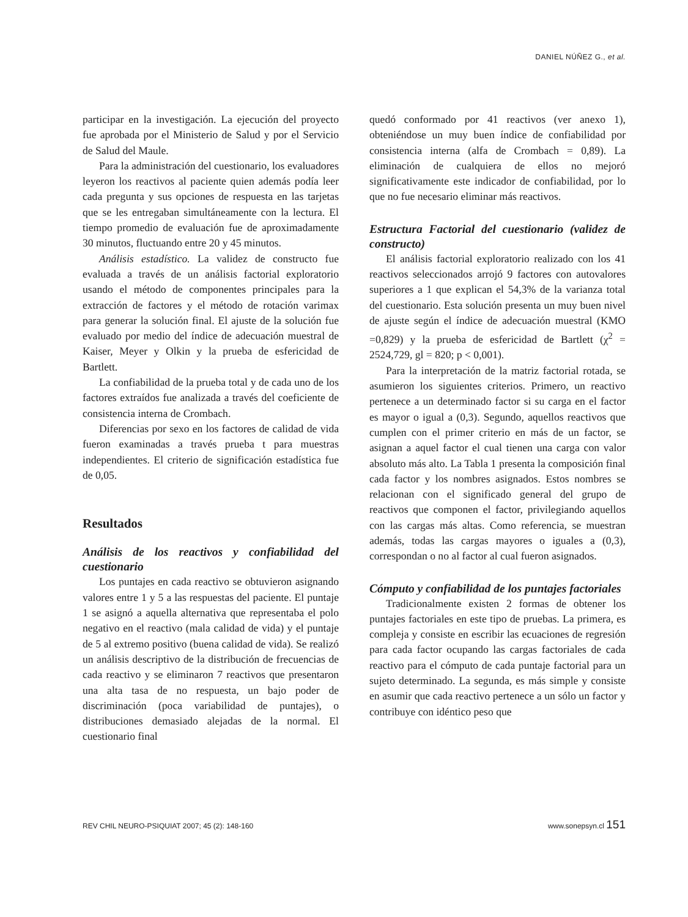DANIEL NÚÑEZ G., et al.
participar en la investigación. La ejecución del proyecto fue aprobada por el Ministerio de Salud y por el Servicio de Salud del Maule.
Para la administración del cuestionario, los evaluadores leyeron los reactivos al paciente quien además podía leer cada pregunta y sus opciones de respuesta en las tarjetas que se les entregaban simultáneamente con la lectura. El tiempo promedio de evaluación fue de aproximadamente 30 minutos, fluctuando entre 20 y 45 minutos.
Análisis estadístico. La validez de constructo fue evaluada a través de un análisis factorial exploratorio usando el método de componentes principales para la extracción de factores y el método de rotación varimax para generar la solución final. El ajuste de la solución fue evaluado por medio del índice de adecuación muestral de Kaiser, Meyer y Olkin y la prueba de esfericidad de Bartlett.
La confiabilidad de la prueba total y de cada uno de los factores extraídos fue analizada a través del coeficiente de consistencia interna de Crombach.
Diferencias por sexo en los factores de calidad de vida fueron examinadas a través prueba t para muestras independientes. El criterio de significación estadística fue de 0,05.
Resultados
Análisis de los reactivos y confiabilidad del cuestionario
Los puntajes en cada reactivo se obtuvieron asignando valores entre 1 y 5 a las respuestas del paciente. El puntaje 1 se asignó a aquella alternativa que representaba el polo negativo en el reactivo (mala calidad de vida) y el puntaje de 5 al extremo positivo (buena calidad de vida). Se realizó un análisis descriptivo de la distribución de frecuencias de cada reactivo y se eliminaron 7 reactivos que presentaron una alta tasa de no respuesta, un bajo poder de discriminación (poca variabilidad de puntajes), o distribuciones demasiado alejadas de la normal. El cuestionario final
quedó conformado por 41 reactivos (ver anexo 1), obteniéndose un muy buen índice de confiabilidad por consistencia interna (alfa de Crombach = 0,89). La eliminación de cualquiera de ellos no mejoró significativamente este indicador de confiabilidad, por lo que no fue necesario eliminar más reactivos.
Estructura Factorial del cuestionario (validez de constructo)
El análisis factorial exploratorio realizado con los 41 reactivos seleccionados arrojó 9 factores con autovalores superiores a 1 que explican el 54,3% de la varianza total del cuestionario. Esta solución presenta un muy buen nivel de ajuste según el índice de adecuación muestral (KMO =0,829) y la prueba de esfericidad de Bartlett (χ<sup>2</sup> = 2524,729, gl = 820; p < 0,001).
Para la interpretación de la matriz factorial rotada, se asumieron los siguientes criterios. Primero, un reactivo pertenece a un determinado factor si su carga en el factor es mayor o igual a (0,3). Segundo, aquellos reactivos que cumplen con el primer criterio en más de un factor, se asignan a aquel factor el cual tienen una carga con valor absoluto más alto. La Tabla 1 presenta la composición final cada factor y los nombres asignados. Estos nombres se relacionan con el significado general del grupo de reactivos que componen el factor, privilegiando aquellos con las cargas más altas. Como referencia, se muestran además, todas las cargas mayores o iguales a (0,3), correspondan o no al factor al cual fueron asignados.
Cómputo y confiabilidad de los puntajes factoriales
Tradicionalmente existen 2 formas de obtener los puntajes factoriales en este tipo de pruebas. La primera, es compleja y consiste en escribir las ecuaciones de regresión para cada factor ocupando las cargas factoriales de cada reactivo para el cómputo de cada puntaje factorial para un sujeto determinado. La segunda, es más simple y consiste en asumir que cada reactivo pertenece a un sólo un factor y contribuye con idéntico peso que
REV CHIL NEURO-PSIQUIAT 2007; 45 (2): 148-160 www.sonepsyn.cl 151